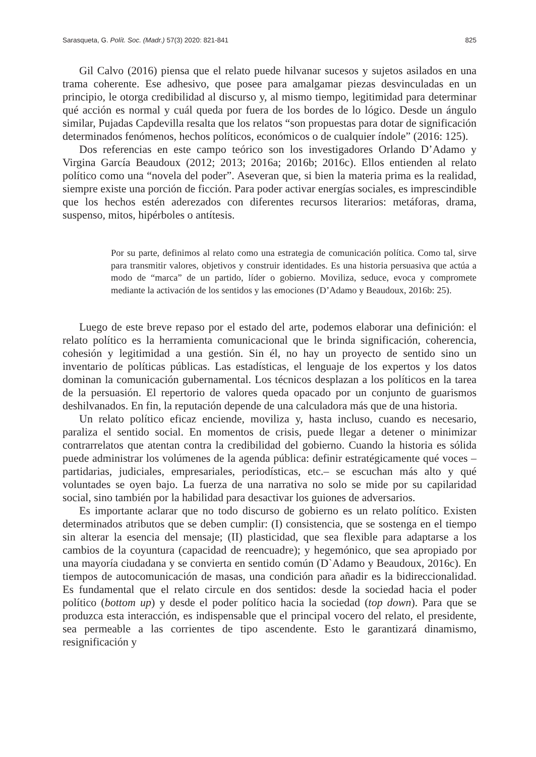Sarasqueta, G. Polít. Soc. (Madr.) 57(3) 2020: 821-841 825
Gil Calvo (2016) piensa que el relato puede hilvanar sucesos y sujetos asilados en una trama coherente. Ese adhesivo, que posee para amalgamar piezas desvinculadas en un principio, le otorga credibilidad al discurso y, al mismo tiempo, legitimidad para determinar qué acción es normal y cuál queda por fuera de los bordes de lo lógico. Desde un ángulo similar, Pujadas Capdevilla resalta que los relatos “son propuestas para dotar de significación determinados fenómenos, hechos políticos, económicos o de cualquier índole” (2016: 125).
Dos referencias en este campo teórico son los investigadores Orlando D’Adamo y Virgina García Beaudoux (2012; 2013; 2016a; 2016b; 2016c). Ellos entienden al relato político como una “novela del poder”. Aseveran que, si bien la materia prima es la realidad, siempre existe una porción de ficción. Para poder activar energías sociales, es imprescindible que los hechos estén aderezados con diferentes recursos literarios: metáforas, drama, suspenso, mitos, hipérboles o antítesis.
Por su parte, definimos al relato como una estrategia de comunicación política. Como tal, sirve para transmitir valores, objetivos y construir identidades. Es una historia persuasiva que actúa a modo de “marca” de un partido, líder o gobierno. Moviliza, seduce, evoca y compromete mediante la activación de los sentidos y las emociones (D’Adamo y Beaudoux, 2016b: 25).
Luego de este breve repaso por el estado del arte, podemos elaborar una definición: el relato político es la herramienta comunicacional que le brinda significación, coherencia, cohesión y legitimidad a una gestión. Sin él, no hay un proyecto de sentido sino un inventario de políticas públicas. Las estadísticas, el lenguaje de los expertos y los datos dominan la comunicación gubernamental. Los técnicos desplazan a los políticos en la tarea de la persuasión. El repertorio de valores queda opacado por un conjunto de guarismos deshilvanados. En fin, la reputación depende de una calculadora más que de una historia.
Un relato político eficaz enciende, moviliza y, hasta incluso, cuando es necesario, paraliza el sentido social. En momentos de crisis, puede llegar a detener o minimizar contrarrelatos que atentan contra la credibilidad del gobierno. Cuando la historia es sólida puede administrar los volúmenes de la agenda pública: definir estratégicamente qué voces –partidarias, judiciales, empresariales, periodísticas, etc.– se escuchan más alto y qué voluntades se oyen bajo. La fuerza de una narrativa no solo se mide por su capilaridad social, sino también por la habilidad para desactivar los guiones de adversarios.
Es importante aclarar que no todo discurso de gobierno es un relato político. Existen determinados atributos que se deben cumplir: (I) consistencia, que se sostenga en el tiempo sin alterar la esencia del mensaje; (II) plasticidad, que sea flexible para adaptarse a los cambios de la coyuntura (capacidad de reencuadre); y hegemónico, que sea apropiado por una mayoría ciudadana y se convierta en sentido común (D`Adamo y Beaudoux, 2016c). En tiempos de autocomunicación de masas, una condición para añadir es la bidireccionalidad. Es fundamental que el relato circule en dos sentidos: desde la sociedad hacia el poder político (bottom up) y desde el poder político hacia la sociedad (top down). Para que se produzca esta interacción, es indispensable que el principal vocero del relato, el presidente, sea permeable a las corrientes de tipo ascendente. Esto le garantizará dinamismo, resignificación y